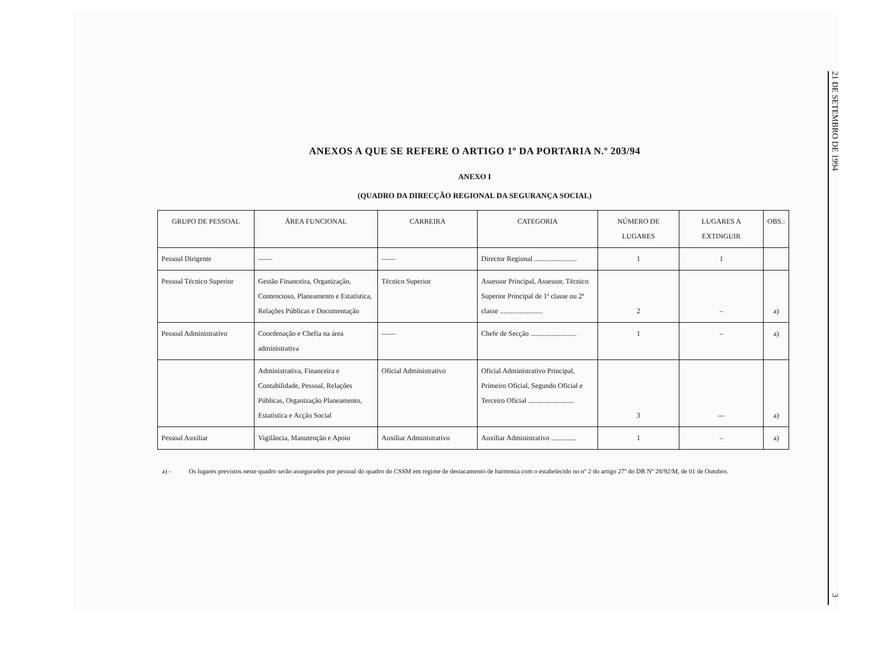ANEXOS A QUE SE REFERE O ARTIGO 1º DA PORTARIA N.º 203/94
ANEXO I
(QUADRO DA DIRECÇÃO REGIONAL DA SEGURANÇA SOCIAL)
| GRUPO DE PESSOAL | ÁREA FUNCIONAL | CARREIRA | CATEGORIA | NÚMERO DE LUGARES | LUGARES A EXTINGUIR | OBS.: |
| --- | --- | --- | --- | --- | --- | --- |
| Pessoal Dirigente | —— | —— | Director Regional ........................ | 1 | 1 | |
| Pessoal Técnico Superior | Gestão Financeira, Organização, Contencioso, Planeamento e Estatística, Relações Públicas e Documentação | Técnico Superior | Assessor Principal, Assessor, Técnico Superior Principal de 1ª classe ou 2ª classe ........................ | 2 | – | a) |
| Pessoal Administrativo | Coordenação e Chefia na área administrativa | —— | Chefe de Secção .......................... | 1 | – | a) |
| | Administrativa, Financeira e Contabilidade, Pessoal, Relações Públicas, Organização Planeamento, Estatística e Acção Social | Oficial Administrativo | Oficial Administrativo Principal, Primeiro Oficial, Segundo Oficial e Terceiro Oficial .......................... | 3 | — | a) |
| Pessoal Auxiliar | Vigilância, Manutenção e Apoio | Auxiliar Administrativo | Auxiliar Administrativo .............. | 1 | – | a) |
a) - Os lugares previstos neste quadro serão assegurados por pessoal do quadro do CSSM em regime de destacamento de harmonia com o estabelecido no nº 2 do artigo 27º do DR Nº 28/92/M, de 01 de Outubro.
21 DE SETEMBRO DE 1994
3